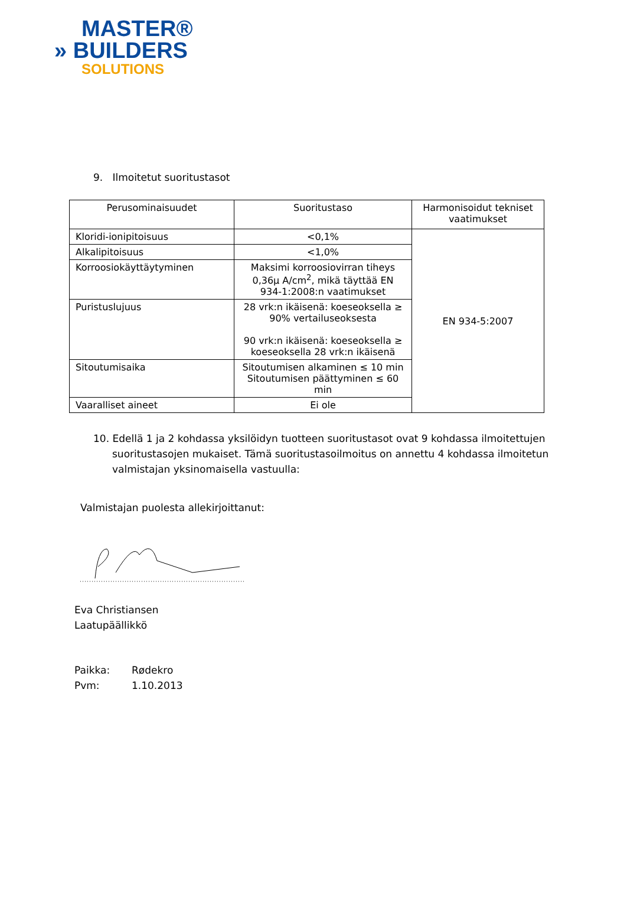MASTER®
» BUILDERS
SOLUTIONS
9. Ilmoitetut suoritustasot
| Perusominaisuudet | Suoritustaso | Harmonisoidut tekniset vaatimukset |
| --- | --- | --- |
| Kloridi-ionipitoisuus | <0,1% | EN 934-5:2007 |
| Alkalipitoisuus | <1,0% | |
| Korroosiokäyttäytyminen | Maksimi korroosiovirran tiheys 0,36μ A/cm<sup>2</sup>, mikä täyttää EN 934-1:2008:n vaatimukset | |
| Puristuslujuus | 28 vrk:n ikäisenä: koeseoksella ≥ 90% vertailuseoksesta 90 vrk:n ikäisenä: koeseoksella ≥ koeseoksella 28 vrk:n ikäisenä | |
| Sitoutumisaika | Sitoutumisen alkaminen ≤ 10 min Sitoutumisen päättyminen ≤ 60 min | |
| Vaaralliset aineet | Ei ole | |
10. Edellä 1 ja 2 kohdassa yksilöidyn tuotteen suoritustasot ovat 9 kohdassa ilmoitettujen suoritustasojen mukaiset. Tämä suoritustasoilmoitus on annettu 4 kohdassa ilmoitetun valmistajan yksinomaisella vastuulla:
Valmistajan puolesta allekirjoittanut:
Eva Christiansen
Laatupäällikkö
Paikka: Rødekro
Pvm: 1.10.2013